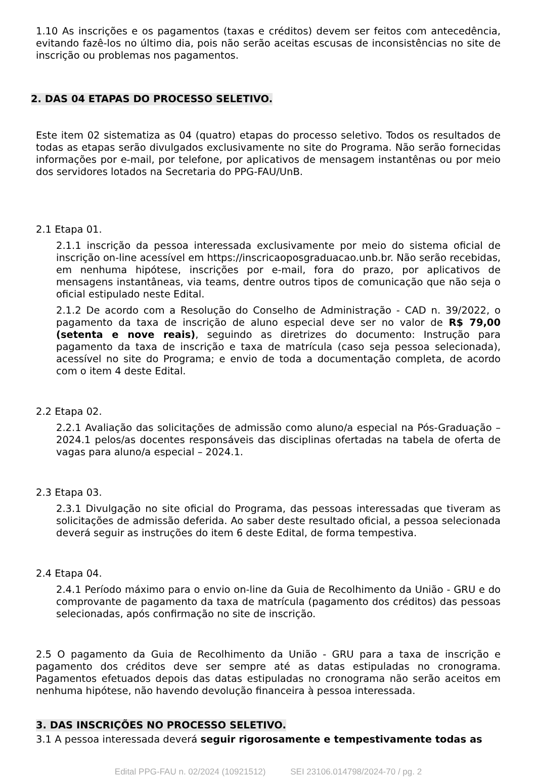1.10 As inscrições e os pagamentos (taxas e créditos) devem ser feitos com antecedência, evitando fazê-los no último dia, pois não serão aceitas escusas de inconsistências no site de inscrição ou problemas nos pagamentos.
2. DAS 04 ETAPAS DO PROCESSO SELETIVO.
Este item 02 sistematiza as 04 (quatro) etapas do processo seletivo. Todos os resultados de todas as etapas serão divulgados exclusivamente no site do Programa. Não serão fornecidas informações por e-mail, por telefone, por aplicativos de mensagem instantênas ou por meio dos servidores lotados na Secretaria do PPG-FAU/UnB.
2.1 Etapa 01.
2.1.1 inscrição da pessoa interessada exclusivamente por meio do sistema oficial de inscrição on-line acessível em https://inscricaoposgraduacao.unb.br. Não serão recebidas, em nenhuma hipótese, inscrições por e-mail, fora do prazo, por aplicativos de mensagens instantâneas, via teams, dentre outros tipos de comunicação que não seja o oficial estipulado neste Edital.
2.1.2 De acordo com a Resolução do Conselho de Administração - CAD n. 39/2022, o pagamento da taxa de inscrição de aluno especial deve ser no valor de R$ 79,00 (setenta e nove reais), seguindo as diretrizes do documento: Instrução para pagamento da taxa de inscrição e taxa de matrícula (caso seja pessoa selecionada), acessível no site do Programa; e envio de toda a documentação completa, de acordo com o item 4 deste Edital.
2.2 Etapa 02.
2.2.1 Avaliação das solicitações de admissão como aluno/a especial na Pós-Graduação – 2024.1 pelos/as docentes responsáveis das disciplinas ofertadas na tabela de oferta de vagas para aluno/a especial – 2024.1.
2.3 Etapa 03.
2.3.1 Divulgação no site oficial do Programa, das pessoas interessadas que tiveram as solicitações de admissão deferida. Ao saber deste resultado oficial, a pessoa selecionada deverá seguir as instruções do item 6 deste Edital, de forma tempestiva.
2.4 Etapa 04.
2.4.1 Período máximo para o envio on-line da Guia de Recolhimento da União - GRU e do comprovante de pagamento da taxa de matrícula (pagamento dos créditos) das pessoas selecionadas, após confirmação no site de inscrição.
2.5 O pagamento da Guia de Recolhimento da União - GRU para a taxa de inscrição e pagamento dos créditos deve ser sempre até as datas estipuladas no cronograma. Pagamentos efetuados depois das datas estipuladas no cronograma não serão aceitos em nenhuma hipótese, não havendo devolução financeira à pessoa interessada.
3. DAS INSCRIÇÕES NO PROCESSO SELETIVO.
3.1 A pessoa interessada deverá seguir rigorosamente e tempestivamente todas as
Edital PPG-FAU n. 02/2024 (10921512) SEI 23106.014798/2024-70 / pg. 2